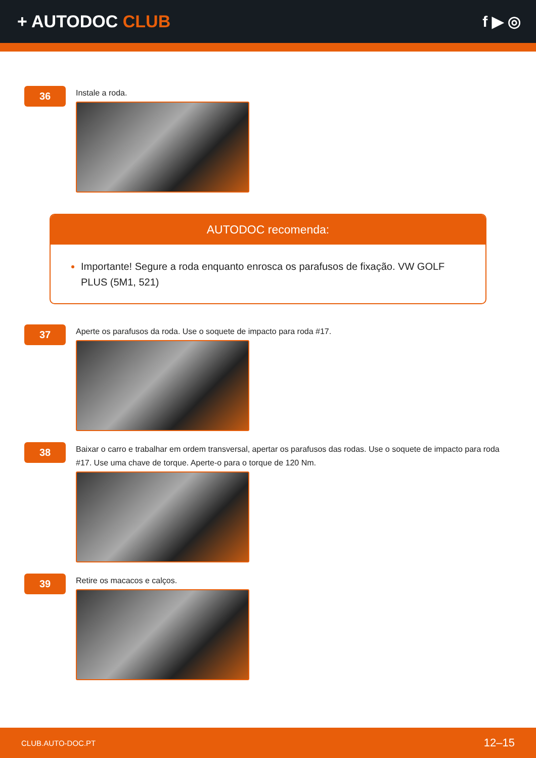+ AUTODOC CLUB f ▶ ◎
36
Instale a roda.
AUTODOC recomenda:
Importante! Segure a roda enquanto enrosca os parafusos de fixação. VW GOLF PLUS (5M1, 521)
37
Aperte os parafusos da roda. Use o soquete de impacto para roda #17.
38
Baixar o carro e trabalhar em ordem transversal, apertar os parafusos das rodas. Use o soquete de impacto para roda #17. Use uma chave de torque. Aperte-o para o torque de 120 Nm.
39
Retire os macacos e calços.
CLUB.AUTO-DOC.PT 12–15